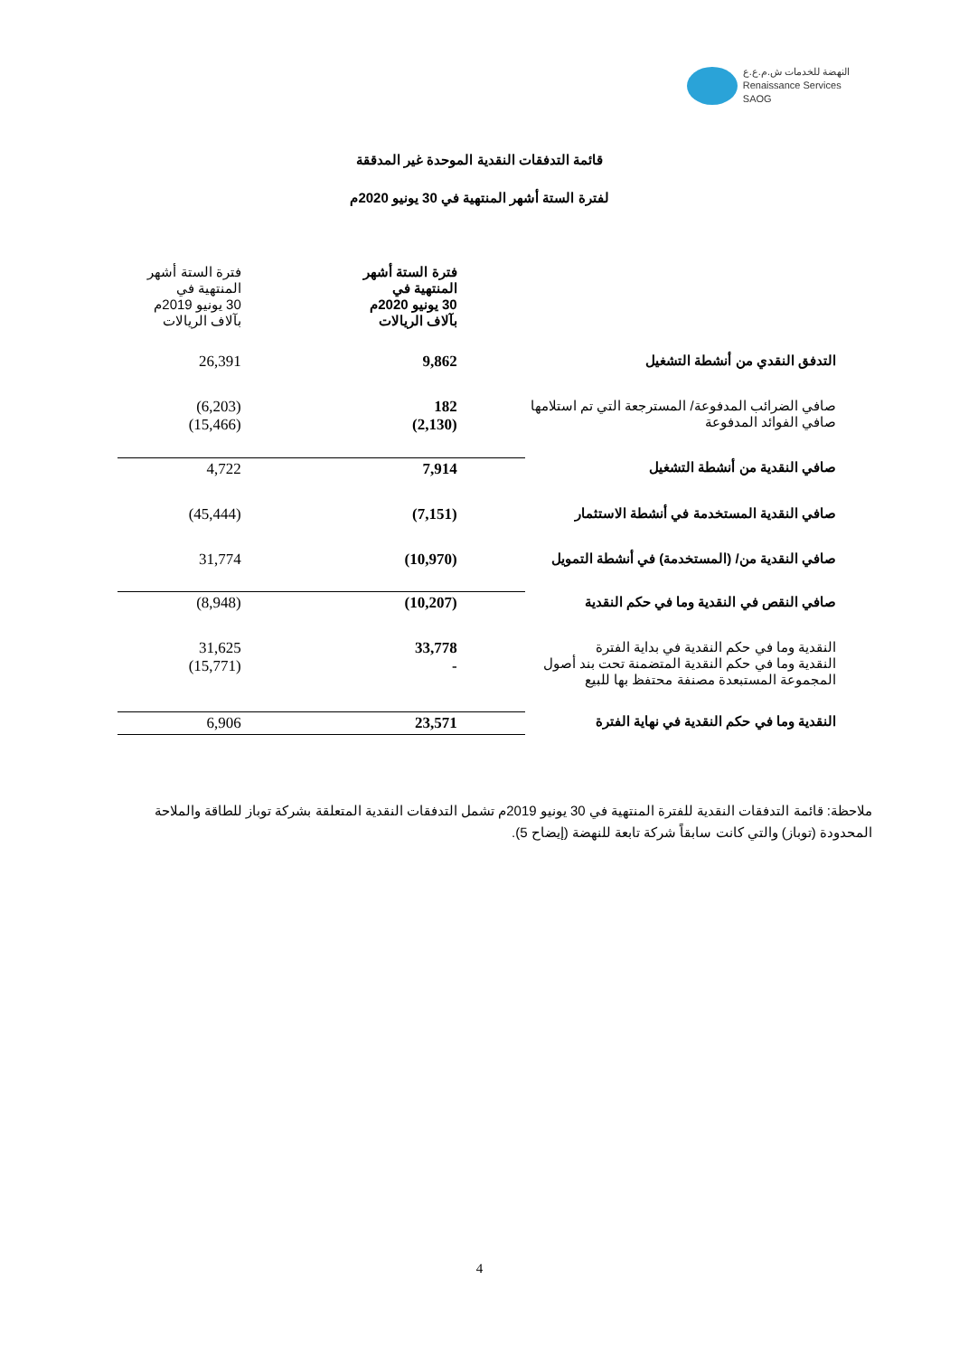النهضة للخدمات ش.م.ع.ع
Renaissance Services SAOG
قائمة التدفقات النقدية الموحدة غير المدققة
لفترة الستة أشهر المنتهية في 30 يونيو 2020م
| | فترة الستة أشهر المنتهية في 30 يونيو 2020م بآلاف الريالات | فترة الستة أشهر المنتهية في 30 يونيو 2019م بآلاف الريالات |
| التدفق النقدي من أنشطة التشغيل | 9,862 | 26,391 |
| صافي الضرائب المدفوعة/ المسترجعة التي تم استلامها صافي الفوائد المدفوعة | 182 (2,130) | (6,203) (15,466) |
| صافي النقدية من أنشطة التشغيل | 7,914 | 4,722 |
| صافي النقدية المستخدمة في أنشطة الاستثمار | (7,151) | (45,444) |
| صافي النقدية من/ (المستخدمة) في أنشطة التمويل | (10,970) | 31,774 |
| صافي النقص في النقدية وما في حكم النقدية | (10,207) | (8,948) |
| النقدية وما في حكم النقدية في بداية الفترة النقدية وما في حكم النقدية المتضمنة تحت بند أصول المجموعة المستبعدة مصنفة محتفظ بها للبيع | 33,778 - | 31,625 (15,771) |
| النقدية وما في حكم النقدية في نهاية الفترة | 23,571 | 6,906 |
ملاحظة: قائمة التدفقات النقدية للفترة المنتهية في 30 يونيو 2019م تشمل التدفقات النقدية المتعلقة بشركة توباز للطاقة والملاحة المحدودة (توباز) والتي كانت سابقاً شركة تابعة للنهضة (إيضاح 5).
4